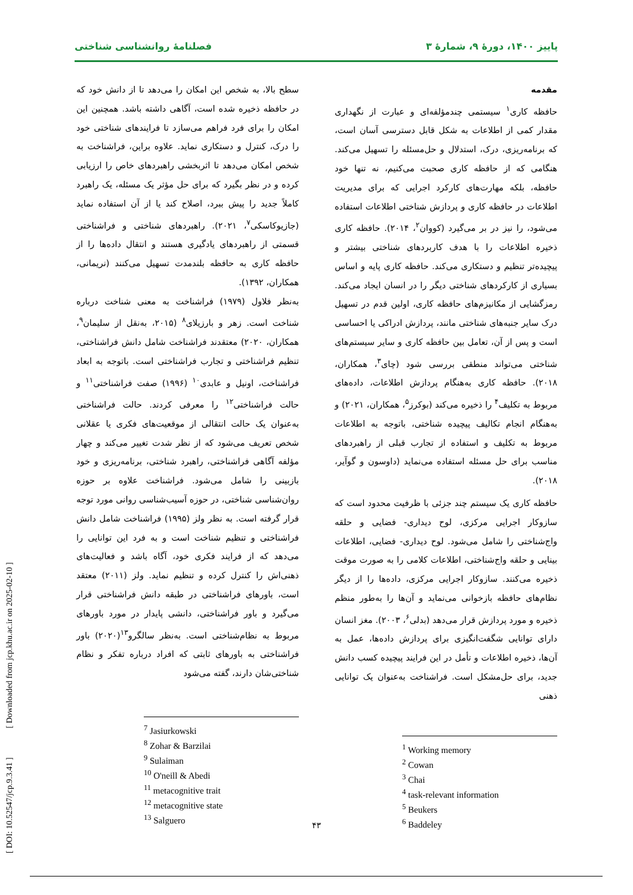پاییز ۱۴۰۰، دورهٔ ۹، شمارهٔ ۳ فصلنامهٔ روانشناسی شناختی
مقدمه
حافظه کاری<sup>۱</sup> سیستمی چندمؤلفه‌ای و عبارت از نگهداری مقدار کمی از اطلاعات به شکل قابل دسترسی آسان است، که برنامه‌ریزی، درک، استدلال و حل‌مسئله را تسهیل می‌کند. هنگامی که از حافظه کاری صحبت می‌کنیم، نه تنها خود حافظه، بلکه مهارت‌های کارکرد اجرایی که برای مدیریت اطلاعات در حافظه کاری و پردازش شناختی اطلاعات استفاده می‌شود، را نیز در بر می‌گیرد (کووان<sup>۲</sup>، ۲۰۱۴). حافظه کاری ذخیره اطلاعات را با هدف کاربردهای شناختی بیشتر و پیچیده‌تر تنظیم و دستکاری می‌کند. حافظه کاری پایه و اساس بسیاری از کارکردهای شناختی دیگر را در انسان ایجاد می‌کند. رمزگشایی از مکانیزم‌های حافظه کاری، اولین قدم در تسهیل درک سایر جنبه‌های شناختی مانند، پردازش ادراکی یا احساسی است و پس از آن، تعامل بین حافظه کاری و سایر سیستم‌های شناختی می‌تواند منطقی بررسی شود (چای<sup>۳</sup>، همکاران، ۲۰۱۸). حافظه کاری به‌هنگام پردازش اطلاعات، داده‌های مربوط به تکلیف<sup>۴</sup> را ذخیره می‌کند (بوکرز<sup>۵</sup>، همکاران، ۲۰۲۱) و به‌هنگام انجام تکالیف پیچیده شناختی، باتوجه به اطلاعات مربوط به تکلیف و استفاده از تجارب قبلی از راهبردهای مناسب برای حل مسئله استفاده می‌نماید (داوسون و گوآیر، ۲۰۱۸).
حافظه کاری یک سیستم چند جزئی با ظرفیت محدود است که سازوکار اجرایی مرکزی، لوح دیداری- فضایی و حلقه واج‌شناختی را شامل می‌شود. لوح دیداری- فضایی، اطلاعات بینایی و حلقه واج‌شناختی، اطلاعات کلامی را به صورت موقت ذخیره می‌کنند. سازوکار اجرایی مرکزی، داده‌ها را از دیگر نظام‌های حافظه بازخوانی می‌نماید و آن‌ها را به‌طور منظم ذخیره و مورد پردازش قرار می‌دهد (بدلی<sup>۶</sup>، ۲۰۰۳). مغز انسان دارای توانایی شگفت‌انگیزی برای پردازش داده‌ها، عمل به آن‌ها، ذخیره اطلاعات و تأمل در این فرایند پیچیده کسب دانش جدید، برای حل‌مشکل است. فراشناخت به‌عنوان یک توانایی ذهنی
<sup>1</sup> Working memory
<sup>2</sup> Cowan
<sup>3</sup> Chai
<sup>4</sup> task-relevant information
<sup>5</sup> Beukers
<sup>6</sup> Baddeley
سطح بالا، به شخص این امکان را می‌دهد تا از دانش خود که در حافظه ذخیره شده است، آگاهی داشته باشد. همچنین این امکان را برای فرد فراهم می‌سازد تا فرایندهای شناختی خود را درک، کنترل و دستکاری نماید. علاوه براین، فراشناخت به شخص امکان می‌دهد تا اثربخشی راهبردهای خاص را ارزیابی کرده و در نظر بگیرد که برای حل مؤثر یک مسئله، یک راهبرد کاملاً جدید را پیش ببرد، اصلاح کند یا از آن استفاده نماید (جازیوکاسکی<sup>۷</sup>، ۲۰۲۱). راهبردهای شناختی و فراشناختی قسمتی از راهبردهای یادگیری هستند و انتقال داده‌ها را از حافظه کاری به حافظه بلندمدت تسهیل می‌کنند (نریمانی، همکاران، ۱۳۹۲).
به‌نظر فلاول (۱۹۷۹) فراشناخت به معنی شناخت درباره شناخت است. زهر و بارزیلای<sup>۸</sup> (۲۰۱۵، به‌نقل از سلیمان<sup>۹</sup>، همکاران، ۲۰۲۰) معتقدند فراشناخت شامل دانش فراشناختی، تنظیم فراشناختی و تجارب فراشناختی است. باتوجه به ابعاد فراشناخت، اونیل و عابدی<sup>۱۰</sup> (۱۹۹۶) صفت فراشناختی<sup>۱۱</sup> و حالت فراشناختی<sup>۱۲</sup> را معرفی کردند. حالت فراشناختی به‌عنوان یک حالت انتقالی از موقعیت‌های فکری یا عقلانی شخص تعریف می‌شود که از نظر شدت تغییر می‌کند و چهار مؤلفه آگاهی فراشناختی، راهبرد شناختی، برنامه‌ریزی و خود بازبینی را شامل می‌شود. فراشناخت علاوه بر حوزه روان‌شناسی شناختی، در حوزه آسیب‌شناسی روانی مورد توجه قرار گرفته است. به نظر ولز (۱۹۹۵) فراشناخت شامل دانش فراشناختی و تنظیم شناخت است و به فرد این توانایی را می‌دهد که از فرایند فکری خود، آگاه باشد و فعالیت‌های ذهنی‌اش را کنترل کرده و تنظیم نماید. ولز (۲۰۱۱) معتقد است، باورهای فراشناختی در طبقه دانش فراشناختی قرار می‌گیرد و باور فراشناختی، دانشی پایدار در مورد باورهای مربوط به نظام‌شناختی است. به‌نظر سالگرو<sup>۱۳</sup>(۲۰۲۰) باور فراشناختی به باورهای ثابتی که افراد درباره تفکر و نظام شناختی‌شان دارند، گفته می‌شود
<sup>7</sup> Jasiurkowski
<sup>8</sup> Zohar & Barzilai
<sup>9</sup> Sulaiman
<sup>10</sup> O'neill & Abedi
<sup>11</sup> metacognitive trait
<sup>12</sup> metacognitive state
<sup>13</sup> Salguero
[ DOI: 10.52547/jcp.9.3.41 ] [ Downloaded from jcp.khu.ac.ir on 2025-02-10 ]
۴۳